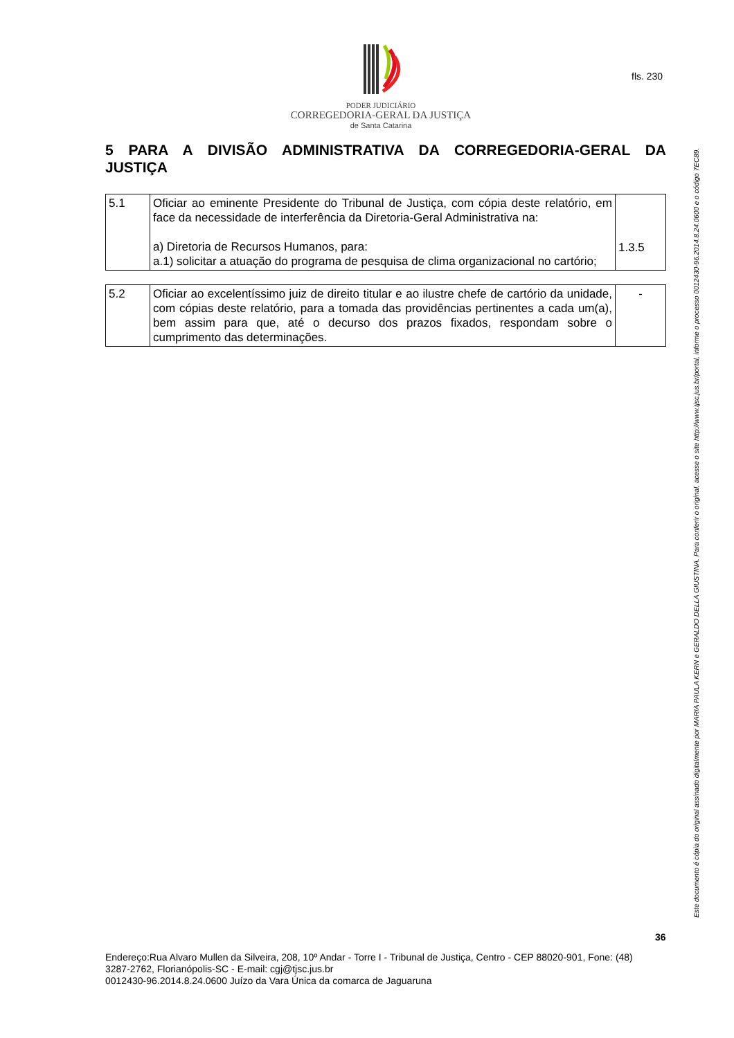fls. 230
PODER JUDICIÁRIO
CORREGEDORIA-GERAL DA JUSTIÇA
de Santa Catarina
5 PARA A DIVISÃO ADMINISTRATIVA DA CORREGEDORIA-GERAL DA JUSTIÇA
| 5.1 | Oficiar ao eminente Presidente do Tribunal de Justiça, com cópia deste relatório, em face da necessidade de interferência da Diretoria-Geral Administrativa na: a) Diretoria de Recursos Humanos, para: a.1) solicitar a atuação do programa de pesquisa de clima organizacional no cartório; | 1.3.5 |
| 5.2 | Oficiar ao excelentíssimo juiz de direito titular e ao ilustre chefe de cartório da unidade, com cópias deste relatório, para a tomada das providências pertinentes a cada um(a), bem assim para que, até o decurso dos prazos fixados, respondam sobre o cumprimento das determinações. | - |
Este documento é cópia do original assinado digitalmente por MARIA PAULA KERN e GERALDO DELLA GIUSTINA. Para conferir o original, acesse o site http://www.tjsc.jus.br/portal, informe o processo 0012430-96.2014.8.24.0600 e o código 7EC89.
36
Endereço:Rua Alvaro Mullen da Silveira, 208, 10º Andar - Torre I - Tribunal de Justiça, Centro - CEP 88020-901, Fone: (48) 3287-2762, Florianópolis-SC - E-mail: cgj@tjsc.jus.br
0012430-96.2014.8.24.0600 Juízo da Vara Única da comarca de Jaguaruna